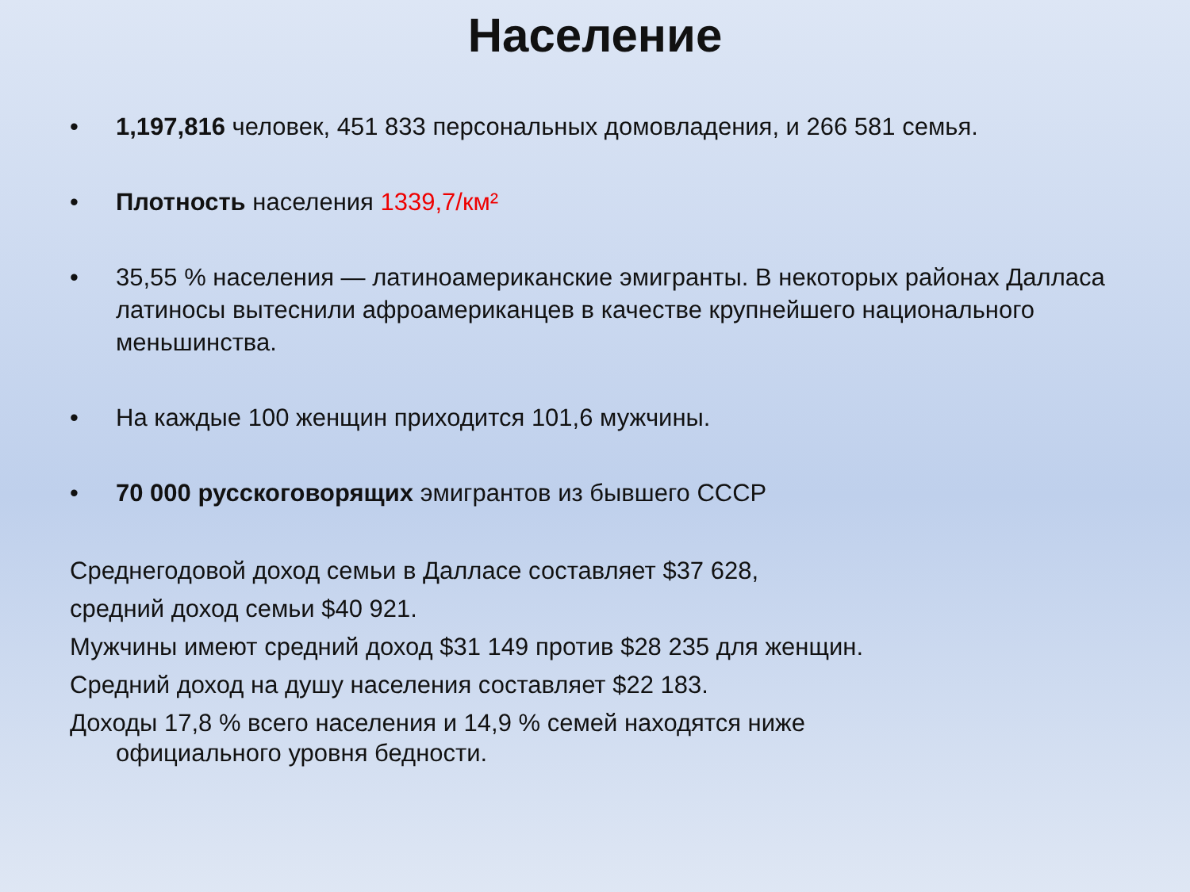Население
• 1,197,816 человек, 451 833 персональных домовладения, и 266 581 семья.
• Плотность населения 1339,7/км²
• 35,55 % населения — латиноамериканские эмигранты. В некоторых районах Далласа латиносы вытеснили афроамериканцев в качестве крупнейшего национального меньшинства.
• На каждые 100 женщин приходится 101,6 мужчины.
• 70 000 русскоговорящих эмигрантов из бывшего СССР
Среднегодовой доход семьи в Далласе составляет $37 628,
средний доход семьи $40 921.
Мужчины имеют средний доход $31 149 против $28 235 для женщин.
Средний доход на душу населения составляет $22 183.
Доходы 17,8 % всего населения и 14,9 % семей находятся ниже
официального уровня бедности.